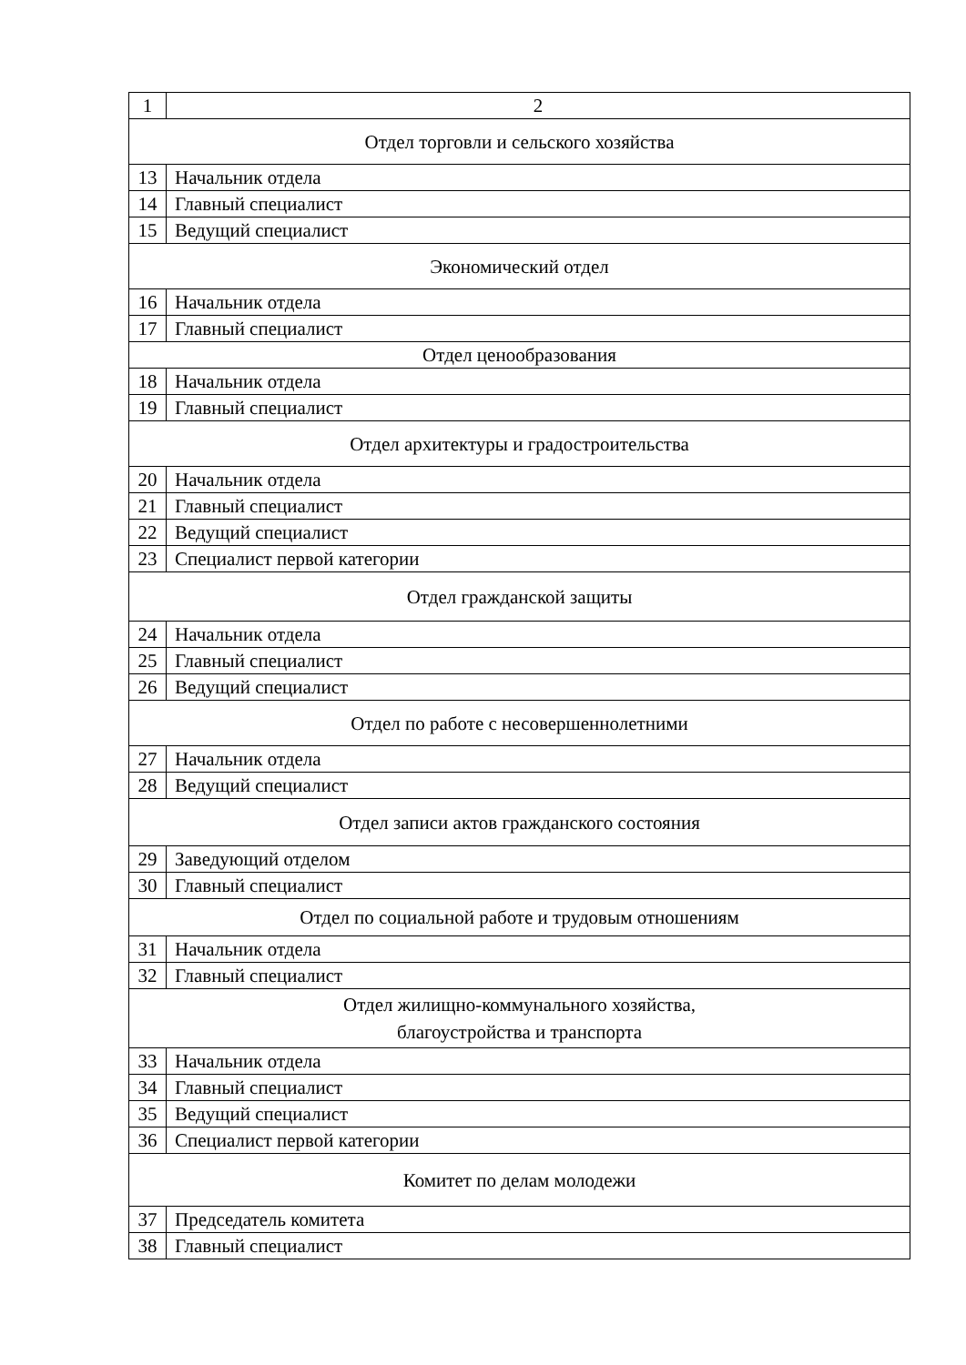| 1 | 2 |
| Отдел торговли и сельского хозяйства | |
| 13 | Начальник отдела |
| 14 | Главный специалист |
| 15 | Ведущий специалист |
| Экономический отдел | |
| 16 | Начальник отдела |
| 17 | Главный специалист |
| Отдел ценообразования | |
| 18 | Начальник отдела |
| 19 | Главный специалист |
| Отдел архитектуры и градостроительства | |
| 20 | Начальник отдела |
| 21 | Главный специалист |
| 22 | Ведущий специалист |
| 23 | Специалист первой категории |
| Отдел гражданской защиты | |
| 24 | Начальник отдела |
| 25 | Главный специалист |
| 26 | Ведущий специалист |
| Отдел по работе с несовершеннолетними | |
| 27 | Начальник отдела |
| 28 | Ведущий специалист |
| Отдел записи актов гражданского состояния | |
| 29 | Заведующий отделом |
| 30 | Главный специалист |
| Отдел по социальной работе и трудовым отношениям | |
| 31 | Начальник отдела |
| 32 | Главный специалист |
| Отдел жилищно-коммунального хозяйства, благоустройства и транспорта | |
| 33 | Начальник отдела |
| 34 | Главный специалист |
| 35 | Ведущий специалист |
| 36 | Специалист первой категории |
| Комитет по делам молодежи | |
| 37 | Председатель комитета |
| 38 | Главный специалист |